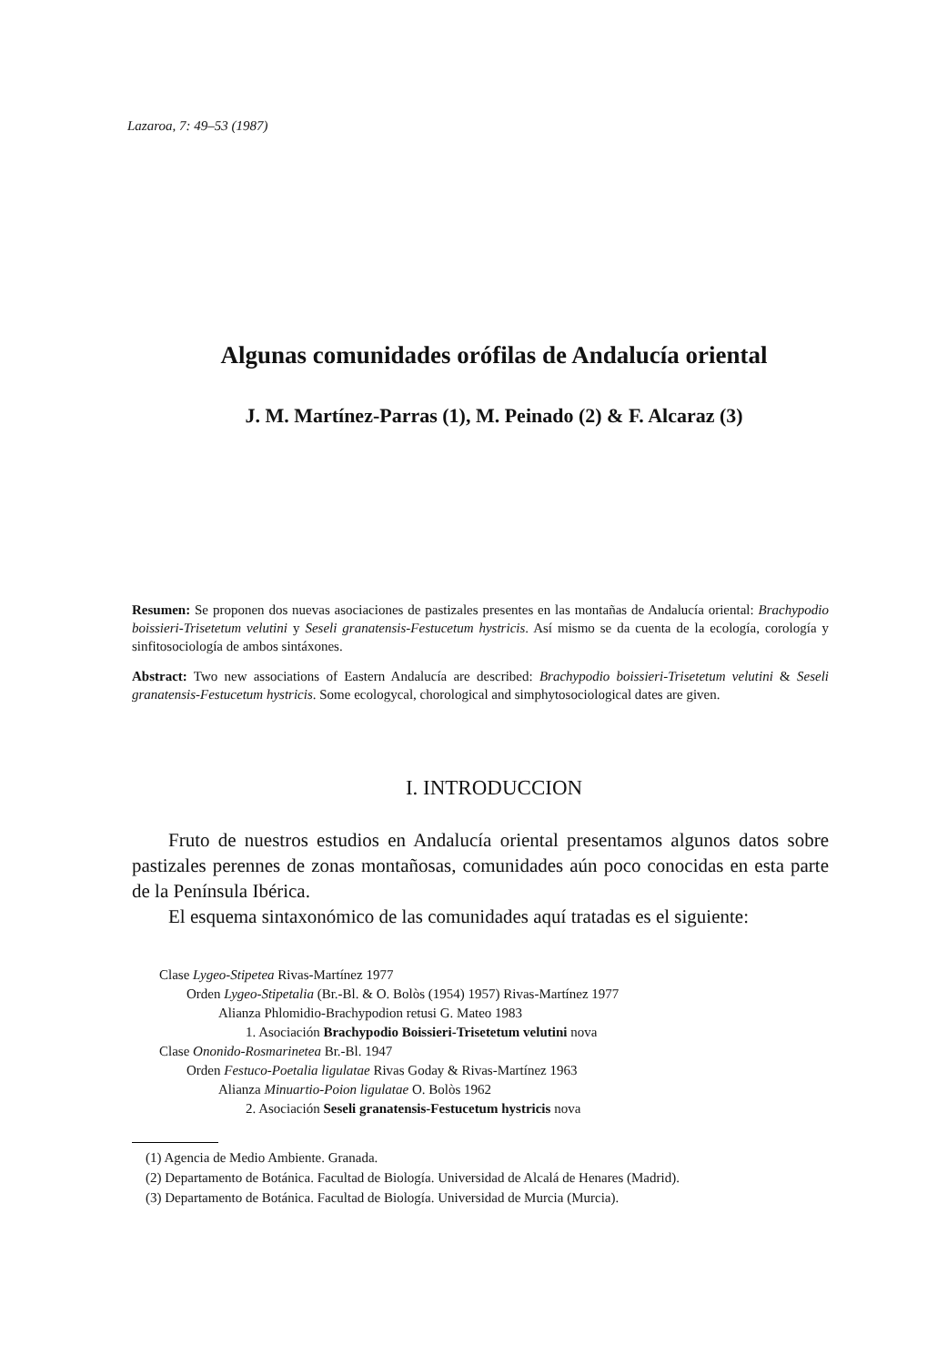Lazaroa, 7: 49–53 (1987)
Algunas comunidades orófilas de Andalucía oriental
J. M. Martínez-Parras (1), M. Peinado (2) & F. Alcaraz (3)
Resumen: Se proponen dos nuevas asociaciones de pastizales presentes en las montañas de Andalucía oriental: Brachypodio boissieri-Trisetetum velutini y Seseli granatensis-Festucetum hystricis. Así mismo se da cuenta de la ecología, corología y sinfitosociología de ambos sintáxones.
Abstract: Two new associations of Eastern Andalucía are described: Brachypodio boissieri-Trisetetum velutini & Seseli granatensis-Festucetum hystricis. Some ecologycal, chorological and simphytosociological dates are given.
I. INTRODUCCION
Fruto de nuestros estudios en Andalucía oriental presentamos algunos datos sobre pastizales perennes de zonas montañosas, comunidades aún poco conocidas en esta parte de la Península Ibérica.
El esquema sintaxonómico de las comunidades aquí tratadas es el siguiente:
Clase Lygeo-Stipetea Rivas-Martínez 1977
Orden Lygeo-Stipetalia (Br.-Bl. & O. Bolòs (1954) 1957) Rivas-Martínez 1977
Alianza Phlomidio-Brachypodion retusi G. Mateo 1983
1. Asociación Brachypodio Boissieri-Trisetetum velutini nova
Clase Ononido-Rosmarinetea Br.-Bl. 1947
Orden Festuco-Poetalia ligulatae Rivas Goday & Rivas-Martínez 1963
Alianza Minuartio-Poion ligulatae O. Bolòs 1962
2. Asociación Seseli granatensis-Festucetum hystricis nova
(1) Agencia de Medio Ambiente. Granada.
(2) Departamento de Botánica. Facultad de Biología. Universidad de Alcalá de Henares (Madrid).
(3) Departamento de Botánica. Facultad de Biología. Universidad de Murcia (Murcia).